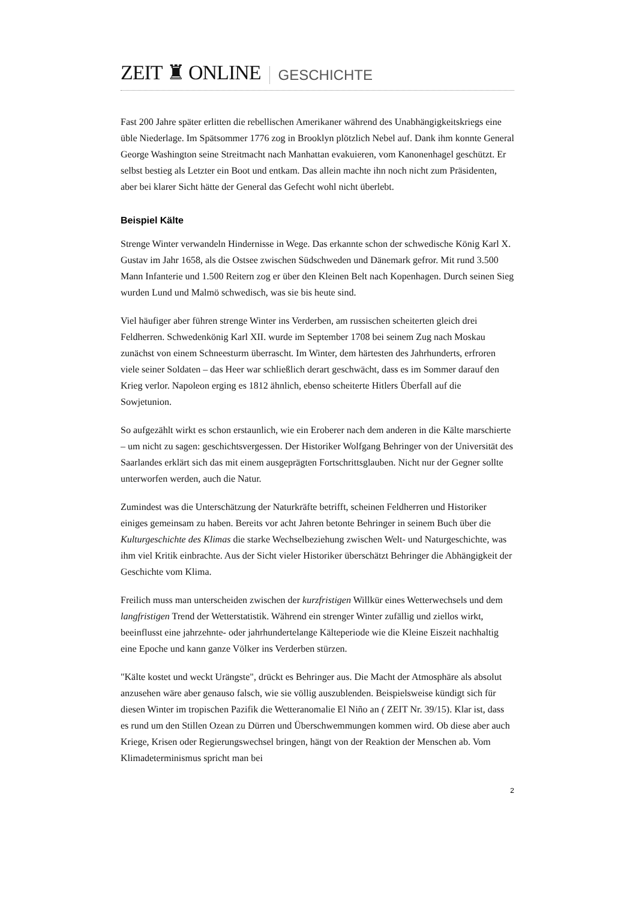ZEIT ♜ ONLINE GESCHICHTE
Fast 200 Jahre später erlitten die rebellischen Amerikaner während des Unabhängigkeitskriegs eine üble Niederlage. Im Spätsommer 1776 zog in Brooklyn plötzlich Nebel auf. Dank ihm konnte General George Washington seine Streitmacht nach Manhattan evakuieren, vom Kanonenhagel geschützt. Er selbst bestieg als Letzter ein Boot und entkam. Das allein machte ihn noch nicht zum Präsidenten, aber bei klarer Sicht hätte der General das Gefecht wohl nicht überlebt.
Beispiel Kälte
Strenge Winter verwandeln Hindernisse in Wege. Das erkannte schon der schwedische König Karl X. Gustav im Jahr 1658, als die Ostsee zwischen Südschweden und Dänemark gefror. Mit rund 3.500 Mann Infanterie und 1.500 Reitern zog er über den Kleinen Belt nach Kopenhagen. Durch seinen Sieg wurden Lund und Malmö schwedisch, was sie bis heute sind.
Viel häufiger aber führen strenge Winter ins Verderben, am russischen scheiterten gleich drei Feldherren. Schwedenkönig Karl XII. wurde im September 1708 bei seinem Zug nach Moskau zunächst von einem Schneesturm überrascht. Im Winter, dem härtesten des Jahrhunderts, erfroren viele seiner Soldaten – das Heer war schließlich derart geschwächt, dass es im Sommer darauf den Krieg verlor. Napoleon erging es 1812 ähnlich, ebenso scheiterte Hitlers Überfall auf die Sowjetunion.
So aufgezählt wirkt es schon erstaunlich, wie ein Eroberer nach dem anderen in die Kälte marschierte – um nicht zu sagen: geschichtsvergessen. Der Historiker Wolfgang Behringer von der Universität des Saarlandes erklärt sich das mit einem ausgeprägten Fortschrittsglauben. Nicht nur der Gegner sollte unterworfen werden, auch die Natur.
Zumindest was die Unterschätzung der Naturkräfte betrifft, scheinen Feldherren und Historiker einiges gemeinsam zu haben. Bereits vor acht Jahren betonte Behringer in seinem Buch über die Kulturgeschichte des Klimas die starke Wechselbeziehung zwischen Welt- und Naturgeschichte, was ihm viel Kritik einbrachte. Aus der Sicht vieler Historiker überschätzt Behringer die Abhängigkeit der Geschichte vom Klima.
Freilich muss man unterscheiden zwischen der kurzfristigen Willkür eines Wetterwechsels und dem langfristigen Trend der Wetterstatistik. Während ein strenger Winter zufällig und ziellos wirkt, beeinflusst eine jahrzehnte- oder jahrhundertelange Kälteperiode wie die Kleine Eiszeit nachhaltig eine Epoche und kann ganze Völker ins Verderben stürzen.
"Kälte kostet und weckt Urängste", drückt es Behringer aus. Die Macht der Atmosphäre als absolut anzusehen wäre aber genauso falsch, wie sie völlig auszublenden. Beispielsweise kündigt sich für diesen Winter im tropischen Pazifik die Wetteranomalie El Niño an ( ZEIT Nr. 39/15). Klar ist, dass es rund um den Stillen Ozean zu Dürren und Überschwemmungen kommen wird. Ob diese aber auch Kriege, Krisen oder Regierungswechsel bringen, hängt von der Reaktion der Menschen ab. Vom Klimadeterminismus spricht man bei
2